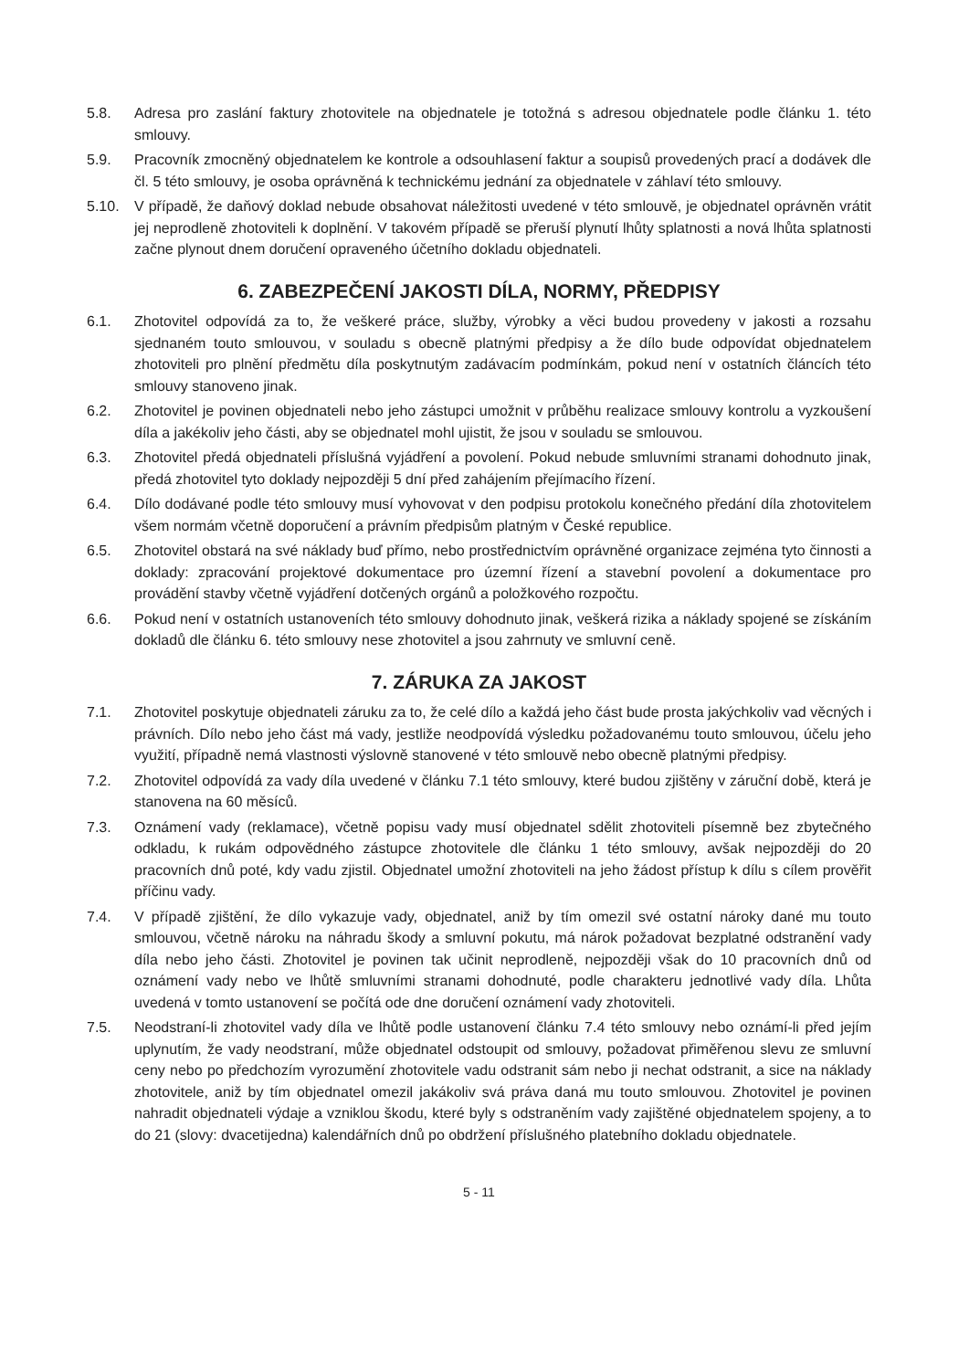5.8. Adresa pro zaslání faktury zhotovitele na objednatele je totožná s adresou objednatele podle článku 1. této smlouvy.
5.9. Pracovník zmocněný objednatelem ke kontrole a odsouhlasení faktur a soupisů provedených prací a dodávek dle čl. 5 této smlouvy, je osoba oprávněná k technickému jednání za objednatele v záhlaví této smlouvy.
5.10. V případě, že daňový doklad nebude obsahovat náležitosti uvedené v této smlouvě, je objednatel oprávněn vrátit jej neprodleně zhotoviteli k doplnění. V takovém případě se přeruší plynutí lhůty splatnosti a nová lhůta splatnosti začne plynout dnem doručení opraveného účetního dokladu objednateli.
6. ZABEZPEČENÍ JAKOSTI DÍLA, NORMY, PŘEDPISY
6.1. Zhotovitel odpovídá za to, že veškeré práce, služby, výrobky a věci budou provedeny v jakosti a rozsahu sjednaném touto smlouvou, v souladu s obecně platnými předpisy a že dílo bude odpovídat objednatelem zhotoviteli pro plnění předmětu díla poskytnutým zadávacím podmínkám, pokud není v ostatních článcích této smlouvy stanoveno jinak.
6.2. Zhotovitel je povinen objednateli nebo jeho zástupci umožnit v průběhu realizace smlouvy kontrolu a vyzkoušení díla a jakékoliv jeho části, aby se objednatel mohl ujistit, že jsou v souladu se smlouvou.
6.3. Zhotovitel předá objednateli příslušná vyjádření a povolení. Pokud nebude smluvními stranami dohodnuto jinak, předá zhotovitel tyto doklady nejpozději 5 dní před zahájením přejímacího řízení.
6.4. Dílo dodávané podle této smlouvy musí vyhovovat v den podpisu protokolu konečného předání díla zhotovitelem všem normám včetně doporučení a právním předpisům platným v České republice.
6.5. Zhotovitel obstará na své náklady buď přímo, nebo prostřednictvím oprávněné organizace zejména tyto činnosti a doklady: zpracování projektové dokumentace pro územní řízení a stavební povolení a dokumentace pro provádění stavby včetně vyjádření dotčených orgánů a položkového rozpočtu.
6.6. Pokud není v ostatních ustanoveních této smlouvy dohodnuto jinak, veškerá rizika a náklady spojené se získáním dokladů dle článku 6. této smlouvy nese zhotovitel a jsou zahrnuty ve smluvní ceně.
7. ZÁRUKA ZA JAKOST
7.1. Zhotovitel poskytuje objednateli záruku za to, že celé dílo a každá jeho část bude prosta jakýchkoliv vad věcných i právních. Dílo nebo jeho část má vady, jestliže neodpovídá výsledku požadovanému touto smlouvou, účelu jeho využití, případně nemá vlastnosti výslovně stanovené v této smlouvě nebo obecně platnými předpisy.
7.2. Zhotovitel odpovídá za vady díla uvedené v článku 7.1 této smlouvy, které budou zjištěny v záruční době, která je stanovena na 60 měsíců.
7.3. Oznámení vady (reklamace), včetně popisu vady musí objednatel sdělit zhotoviteli písemně bez zbytečného odkladu, k rukám odpovědného zástupce zhotovitele dle článku 1 této smlouvy, avšak nejpozději do 20 pracovních dnů poté, kdy vadu zjistil. Objednatel umožní zhotoviteli na jeho žádost přístup k dílu s cílem prověřit příčinu vady.
7.4. V případě zjištění, že dílo vykazuje vady, objednatel, aniž by tím omezil své ostatní nároky dané mu touto smlouvou, včetně nároku na náhradu škody a smluvní pokutu, má nárok požadovat bezplatné odstranění vady díla nebo jeho části. Zhotovitel je povinen tak učinit neprodleně, nejpozději však do 10 pracovních dnů od oznámení vady nebo ve lhůtě smluvními stranami dohodnuté, podle charakteru jednotlivé vady díla. Lhůta uvedená v tomto ustanovení se počítá ode dne doručení oznámení vady zhotoviteli.
7.5. Neodstraní-li zhotovitel vady díla ve lhůtě podle ustanovení článku 7.4 této smlouvy nebo oznámí-li před jejím uplynutím, že vady neodstraní, může objednatel odstoupit od smlouvy, požadovat přiměřenou slevu ze smluvní ceny nebo po předchozím vyrozumění zhotovitele vadu odstranit sám nebo ji nechat odstranit, a sice na náklady zhotovitele, aniž by tím objednatel omezil jakákoliv svá práva daná mu touto smlouvou. Zhotovitel je povinen nahradit objednateli výdaje a vzniklou škodu, které byly s odstraněním vady zajištěné objednatelem spojeny, a to do 21 (slovy: dvacetijedna) kalendářních dnů po obdržení příslušného platebního dokladu objednatele.
5 - 11